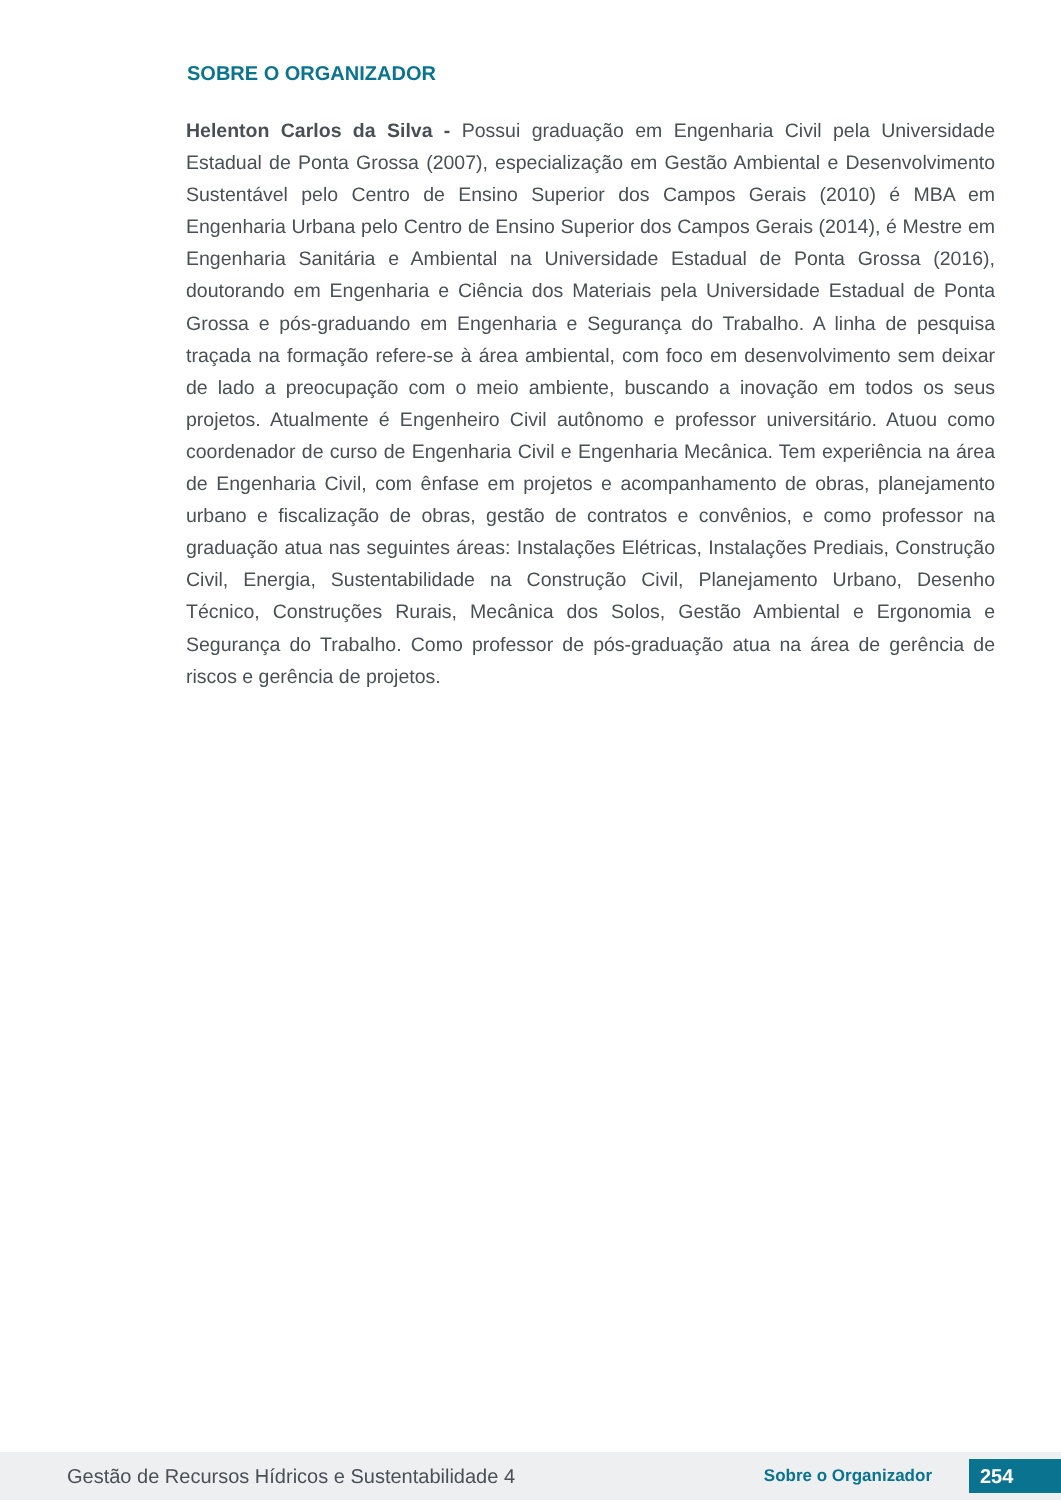SOBRE O ORGANIZADOR
Helenton Carlos da Silva - Possui graduação em Engenharia Civil pela Universidade Estadual de Ponta Grossa (2007), especialização em Gestão Ambiental e Desenvolvimento Sustentável pelo Centro de Ensino Superior dos Campos Gerais (2010) é MBA em Engenharia Urbana pelo Centro de Ensino Superior dos Campos Gerais (2014), é Mestre em Engenharia Sanitária e Ambiental na Universidade Estadual de Ponta Grossa (2016), doutorando em Engenharia e Ciência dos Materiais pela Universidade Estadual de Ponta Grossa e pós-graduando em Engenharia e Segurança do Trabalho. A linha de pesquisa traçada na formação refere-se à área ambiental, com foco em desenvolvimento sem deixar de lado a preocupação com o meio ambiente, buscando a inovação em todos os seus projetos. Atualmente é Engenheiro Civil autônomo e professor universitário. Atuou como coordenador de curso de Engenharia Civil e Engenharia Mecânica. Tem experiência na área de Engenharia Civil, com ênfase em projetos e acompanhamento de obras, planejamento urbano e fiscalização de obras, gestão de contratos e convênios, e como professor na graduação atua nas seguintes áreas: Instalações Elétricas, Instalações Prediais, Construção Civil, Energia, Sustentabilidade na Construção Civil, Planejamento Urbano, Desenho Técnico, Construções Rurais, Mecânica dos Solos, Gestão Ambiental e Ergonomia e Segurança do Trabalho. Como professor de pós-graduação atua na área de gerência de riscos e gerência de projetos.
Gestão de Recursos Hídricos e Sustentabilidade 4 Sobre o Organizador 254